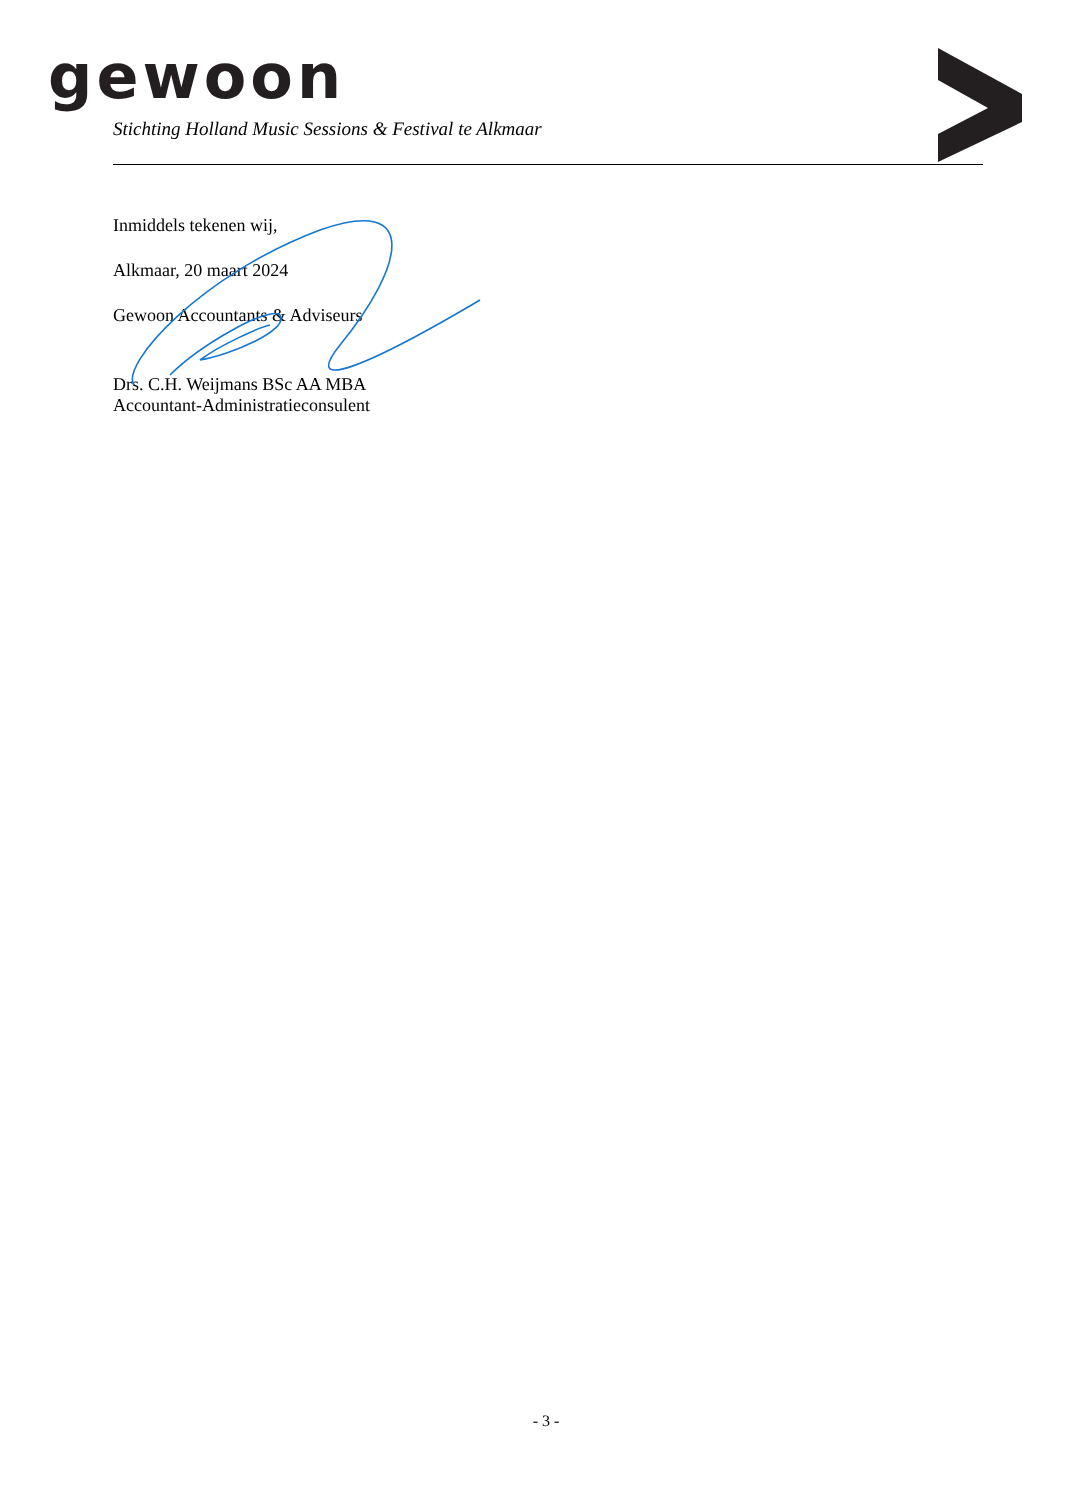gewoon
Stichting Holland Music Sessions & Festival te Alkmaar
Inmiddels tekenen wij,
Alkmaar, 20 maart 2024
Gewoon Accountants & Adviseurs
Drs. C.H. Weijmans BSc AA MBA
Accountant-Administratieconsulent
- 3 -